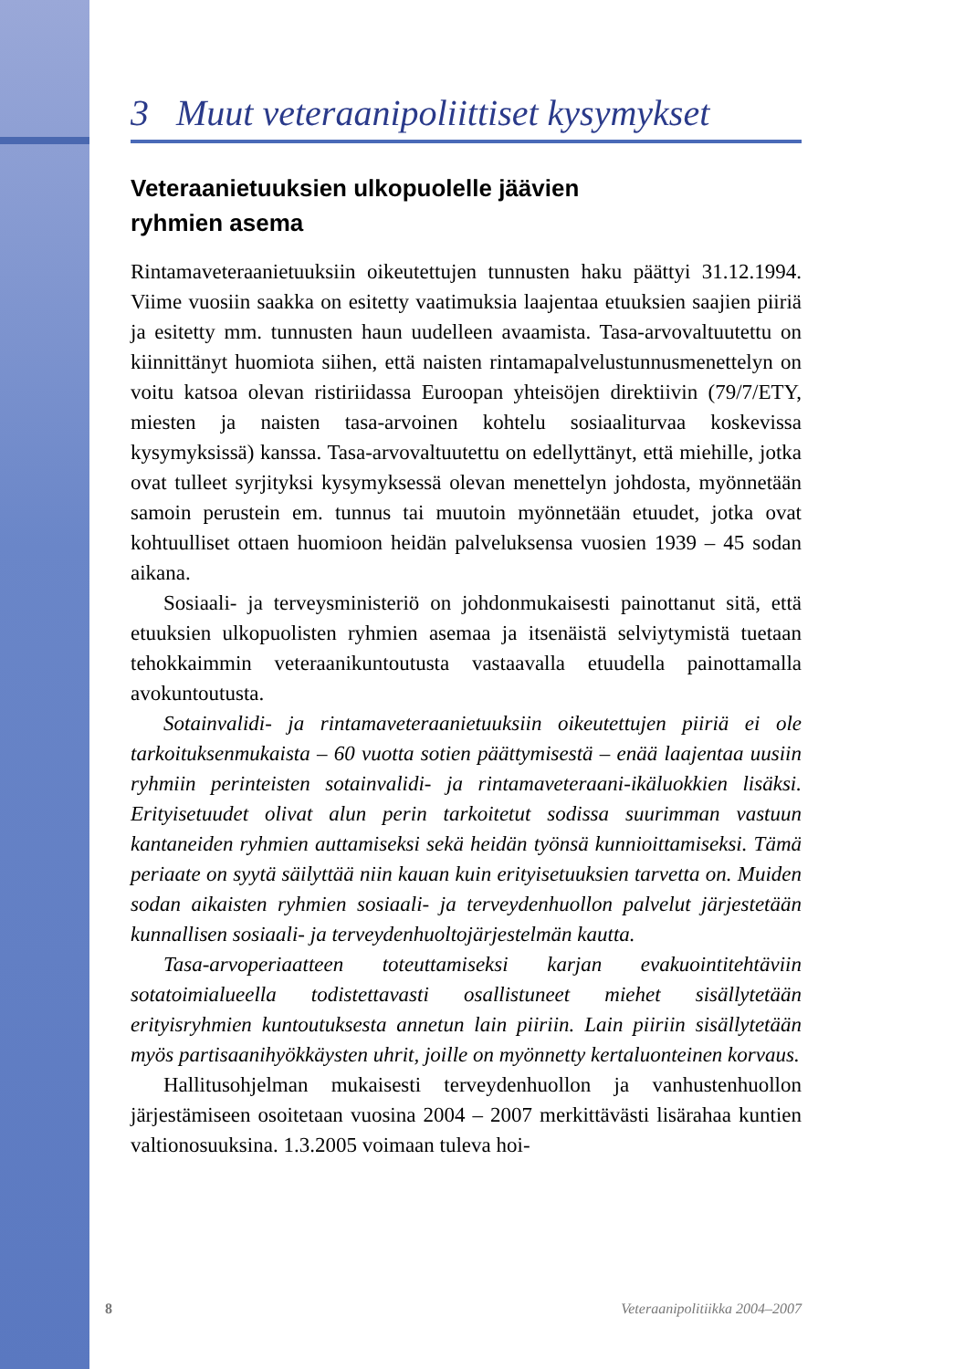3 Muut veteraanipoliittiset kysymykset
Veteraanietuuksien ulkopuolelle jäävien
ryhmien asema
Rintamaveteraanietuuksiin oikeutettujen tunnusten haku päättyi 31.12.1994. Viime vuosiin saakka on esitetty vaatimuksia laajentaa etuuksien saajien piiriä ja esitetty mm. tunnusten haun uudelleen avaamista. Tasa-arvovaltuutettu on kiinnittänyt huomiota siihen, että naisten rintamapalvelustunnusmenettelyn on voitu katsoa olevan ristiriidassa Euroopan yhteisöjen direktiivin (79/7/ETY, miesten ja naisten tasa-arvoinen kohtelu sosiaaliturvaa koskevissa kysymyksissä) kanssa. Tasa-arvovaltuutettu on edellyttänyt, että miehille, jotka ovat tulleet syrjityksi kysymyksessä olevan menettelyn johdosta, myönnetään samoin perustein em. tunnus tai muutoin myönnetään etuudet, jotka ovat kohtuulliset ottaen huomioon heidän palveluksensa vuosien 1939 – 45 sodan aikana.
Sosiaali- ja terveysministeriö on johdonmukaisesti painottanut sitä, että etuuksien ulkopuolisten ryhmien asemaa ja itsenäistä selviytymistä tuetaan tehokkaimmin veteraanikuntoutusta vastaavalla etuudella painottamalla avokuntoutusta.
Sotainvalidi- ja rintamaveteraanietuuksiin oikeutettujen piiriä ei ole tarkoituksenmukaista – 60 vuotta sotien päättymisestä – enää laajentaa uusiin ryhmiin perinteisten sotainvalidi- ja rintamaveteraani-ikäluokkien lisäksi. Erityisetuudet olivat alun perin tarkoitetut sodissa suurimman vastuun kantaneiden ryhmien auttamiseksi sekä heidän työnsä kunnioittamiseksi. Tämä periaate on syytä säilyttää niin kauan kuin erityisetuuksien tarvetta on. Muiden sodan aikaisten ryhmien sosiaali- ja terveydenhuollon palvelut järjestetään kunnallisen sosiaali- ja terveydenhuoltojärjestelmän kautta.
Tasa-arvoperiaatteen toteuttamiseksi karjan evakuointitehtäviin sotatoimialueella todistettavasti osallistuneet miehet sisällytetään erityisryhmien kuntoutuksesta annetun lain piiriin. Lain piiriin sisällytetään myös partisaanihyökkäysten uhrit, joille on myönnetty kertaluonteinen korvaus.
Hallitusohjelman mukaisesti terveydenhuollon ja vanhustenhuollon järjestämiseen osoitetaan vuosina 2004 – 2007 merkittävästi lisärahaa kuntien valtionosuuksina. 1.3.2005 voimaan tuleva hoi-
8 Veteraanipolitiikka 2004–2007